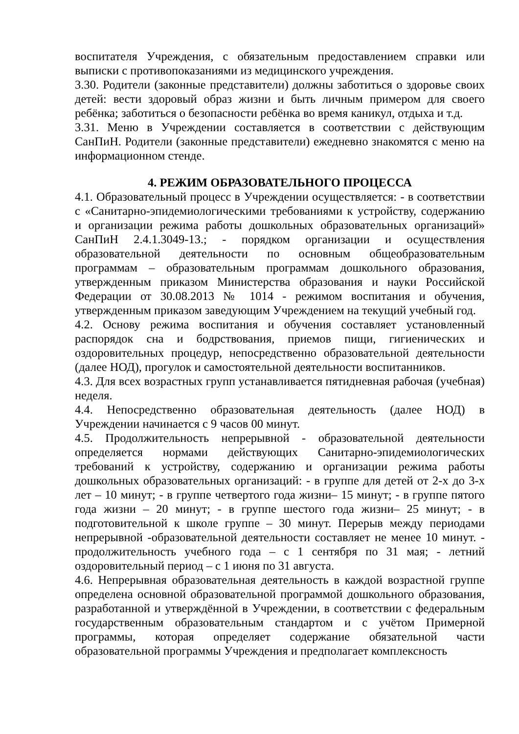воспитателя Учреждения, с обязательным предоставлением справки или выписки с противопоказаниями из медицинского учреждения.
3.30. Родители (законные представители) должны заботиться о здоровье своих детей: вести здоровый образ жизни и быть личным примером для своего ребёнка; заботиться о безопасности ребёнка во время каникул, отдыха и т.д.
3.31. Меню в Учреждении составляется в соответствии с действующим СанПиН. Родители (законные представители) ежедневно знакомятся с меню на информационном стенде.
4. РЕЖИМ ОБРАЗОВАТЕЛЬНОГО ПРОЦЕССА
4.1. Образовательный процесс в Учреждении осуществляется: - в соответствии с «Санитарно-эпидемиологическими требованиями к устройству, содержанию и организации режима работы дошкольных образовательных организаций» СанПиН 2.4.1.3049-13.; - порядком организации и осуществления образовательной деятельности по основным общеобразовательным программам – образовательным программам дошкольного образования, утвержденным приказом Министерства образования и науки Российской Федерации от 30.08.2013 № 1014 - режимом воспитания и обучения, утвержденным приказом заведующим Учреждением на текущий учебный год.
4.2. Основу режима воспитания и обучения составляет установленный распорядок сна и бодрствования, приемов пищи, гигиенических и оздоровительных процедур, непосредственно образовательной деятельности (далее НОД), прогулок и самостоятельной деятельности воспитанников.
4.3. Для всех возрастных групп устанавливается пятидневная рабочая (учебная) неделя.
4.4. Непосредственно образовательная деятельность (далее НОД) в Учреждении начинается с 9 часов 00 минут.
4.5. Продолжительность непрерывной - образовательной деятельности определяется нормами действующих Санитарно-эпидемиологических требований к устройству, содержанию и организации режима работы дошкольных образовательных организаций: - в группе для детей от 2-х до 3-х лет – 10 минут; - в группе четвертого года жизни– 15 минут; - в группе пятого года жизни – 20 минут; - в группе шестого года жизни– 25 минут; - в подготовительной к школе группе – 30 минут. Перерыв между периодами непрерывной -образовательной деятельности составляет не менее 10 минут. - продолжительность учебного года – с 1 сентября по 31 мая; - летний оздоровительный период – с 1 июня по 31 августа.
4.6. Непрерывная образовательная деятельность в каждой возрастной группе определена основной образовательной программой дошкольного образования, разработанной и утверждённой в Учреждении, в соответствии с федеральным государственным образовательным стандартом и с учётом Примерной программы, которая определяет содержание обязательной части образовательной программы Учреждения и предполагает комплексность